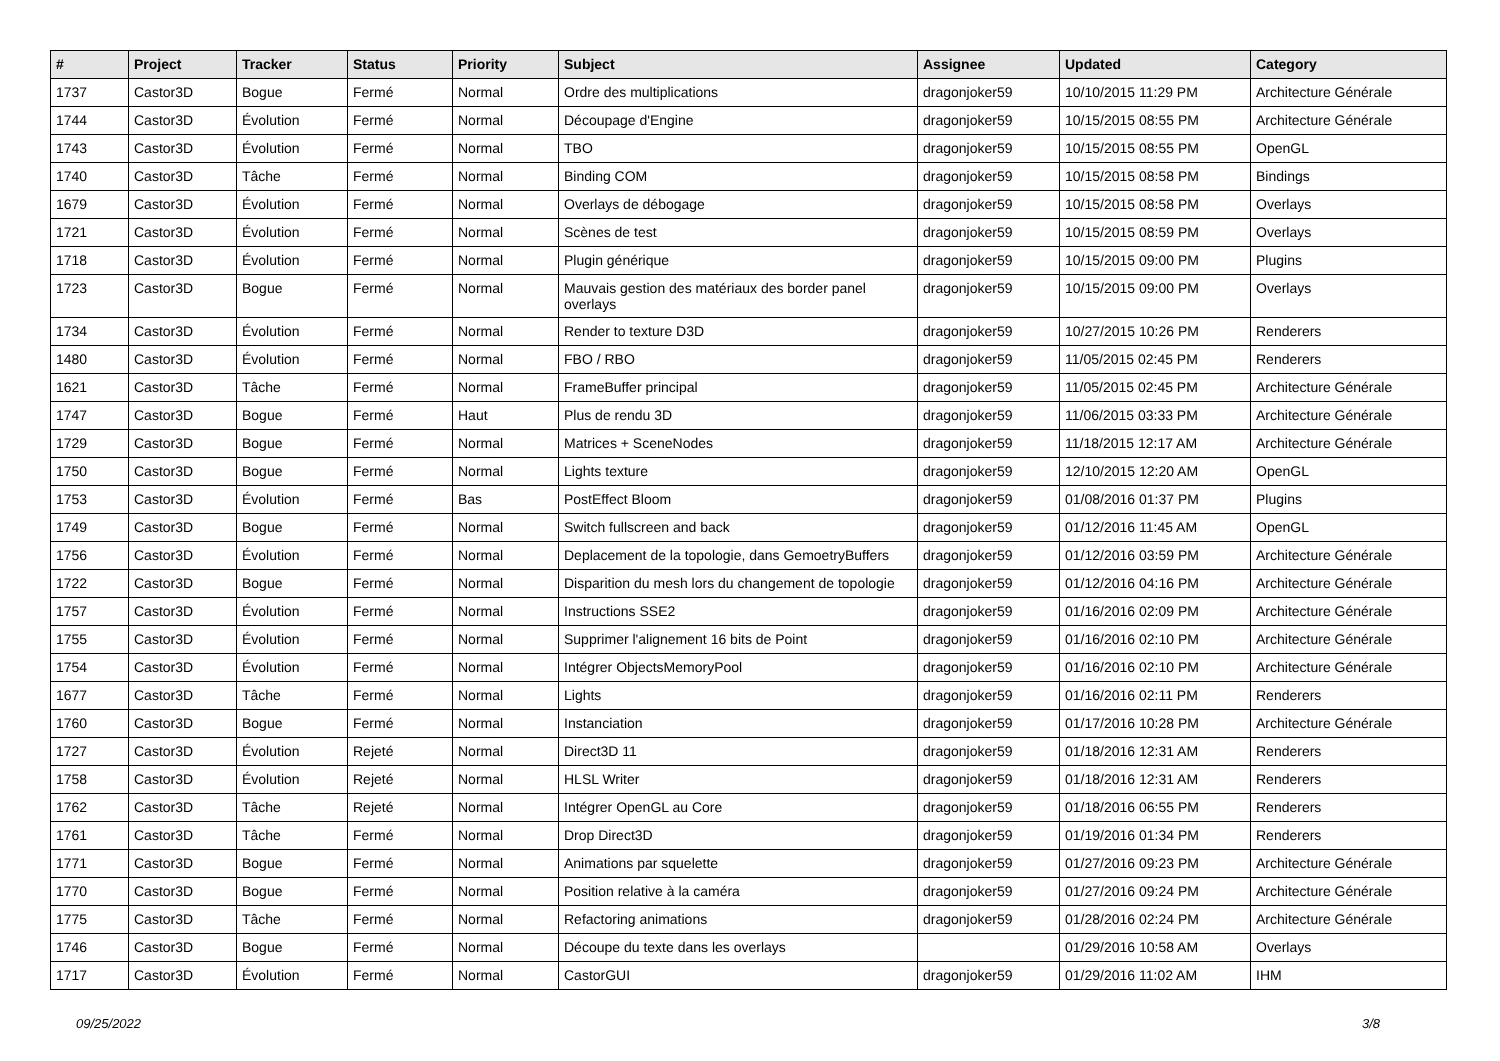| # | Project | Tracker | Status | Priority | Subject | Assignee | Updated | Category |
| --- | --- | --- | --- | --- | --- | --- | --- | --- |
| 1737 | Castor3D | Bogue | Fermé | Normal | Ordre des multiplications | dragonjoker59 | 10/10/2015 11:29 PM | Architecture Générale |
| 1744 | Castor3D | Évolution | Fermé | Normal | Découpage d'Engine | dragonjoker59 | 10/15/2015 08:55 PM | Architecture Générale |
| 1743 | Castor3D | Évolution | Fermé | Normal | TBO | dragonjoker59 | 10/15/2015 08:55 PM | OpenGL |
| 1740 | Castor3D | Tâche | Fermé | Normal | Binding COM | dragonjoker59 | 10/15/2015 08:58 PM | Bindings |
| 1679 | Castor3D | Évolution | Fermé | Normal | Overlays de débogage | dragonjoker59 | 10/15/2015 08:58 PM | Overlays |
| 1721 | Castor3D | Évolution | Fermé | Normal | Scènes de test | dragonjoker59 | 10/15/2015 08:59 PM | Overlays |
| 1718 | Castor3D | Évolution | Fermé | Normal | Plugin générique | dragonjoker59 | 10/15/2015 09:00 PM | Plugins |
| 1723 | Castor3D | Bogue | Fermé | Normal | Mauvais gestion des matériaux des border panel overlays | dragonjoker59 | 10/15/2015 09:00 PM | Overlays |
| 1734 | Castor3D | Évolution | Fermé | Normal | Render to texture D3D | dragonjoker59 | 10/27/2015 10:26 PM | Renderers |
| 1480 | Castor3D | Évolution | Fermé | Normal | FBO / RBO | dragonjoker59 | 11/05/2015 02:45 PM | Renderers |
| 1621 | Castor3D | Tâche | Fermé | Normal | FrameBuffer principal | dragonjoker59 | 11/05/2015 02:45 PM | Architecture Générale |
| 1747 | Castor3D | Bogue | Fermé | Haut | Plus de rendu 3D | dragonjoker59 | 11/06/2015 03:33 PM | Architecture Générale |
| 1729 | Castor3D | Bogue | Fermé | Normal | Matrices + SceneNodes | dragonjoker59 | 11/18/2015 12:17 AM | Architecture Générale |
| 1750 | Castor3D | Bogue | Fermé | Normal | Lights texture | dragonjoker59 | 12/10/2015 12:20 AM | OpenGL |
| 1753 | Castor3D | Évolution | Fermé | Bas | PostEffect Bloom | dragonjoker59 | 01/08/2016 01:37 PM | Plugins |
| 1749 | Castor3D | Bogue | Fermé | Normal | Switch fullscreen and back | dragonjoker59 | 01/12/2016 11:45 AM | OpenGL |
| 1756 | Castor3D | Évolution | Fermé | Normal | Deplacement de la topologie, dans GemoetryBuffers | dragonjoker59 | 01/12/2016 03:59 PM | Architecture Générale |
| 1722 | Castor3D | Bogue | Fermé | Normal | Disparition du mesh lors du changement de topologie | dragonjoker59 | 01/12/2016 04:16 PM | Architecture Générale |
| 1757 | Castor3D | Évolution | Fermé | Normal | Instructions SSE2 | dragonjoker59 | 01/16/2016 02:09 PM | Architecture Générale |
| 1755 | Castor3D | Évolution | Fermé | Normal | Supprimer l'alignement 16 bits de Point | dragonjoker59 | 01/16/2016 02:10 PM | Architecture Générale |
| 1754 | Castor3D | Évolution | Fermé | Normal | Intégrer ObjectsMemoryPool | dragonjoker59 | 01/16/2016 02:10 PM | Architecture Générale |
| 1677 | Castor3D | Tâche | Fermé | Normal | Lights | dragonjoker59 | 01/16/2016 02:11 PM | Renderers |
| 1760 | Castor3D | Bogue | Fermé | Normal | Instanciation | dragonjoker59 | 01/17/2016 10:28 PM | Architecture Générale |
| 1727 | Castor3D | Évolution | Rejeté | Normal | Direct3D 11 | dragonjoker59 | 01/18/2016 12:31 AM | Renderers |
| 1758 | Castor3D | Évolution | Rejeté | Normal | HLSL Writer | dragonjoker59 | 01/18/2016 12:31 AM | Renderers |
| 1762 | Castor3D | Tâche | Rejeté | Normal | Intégrer OpenGL au Core | dragonjoker59 | 01/18/2016 06:55 PM | Renderers |
| 1761 | Castor3D | Tâche | Fermé | Normal | Drop Direct3D | dragonjoker59 | 01/19/2016 01:34 PM | Renderers |
| 1771 | Castor3D | Bogue | Fermé | Normal | Animations par squelette | dragonjoker59 | 01/27/2016 09:23 PM | Architecture Générale |
| 1770 | Castor3D | Bogue | Fermé | Normal | Position relative à la caméra | dragonjoker59 | 01/27/2016 09:24 PM | Architecture Générale |
| 1775 | Castor3D | Tâche | Fermé | Normal | Refactoring animations | dragonjoker59 | 01/28/2016 02:24 PM | Architecture Générale |
| 1746 | Castor3D | Bogue | Fermé | Normal | Découpe du texte dans les overlays | | 01/29/2016 10:58 AM | Overlays |
| 1717 | Castor3D | Évolution | Fermé | Normal | CastorGUI | dragonjoker59 | 01/29/2016 11:02 AM | IHM |
09/25/2022 3/8